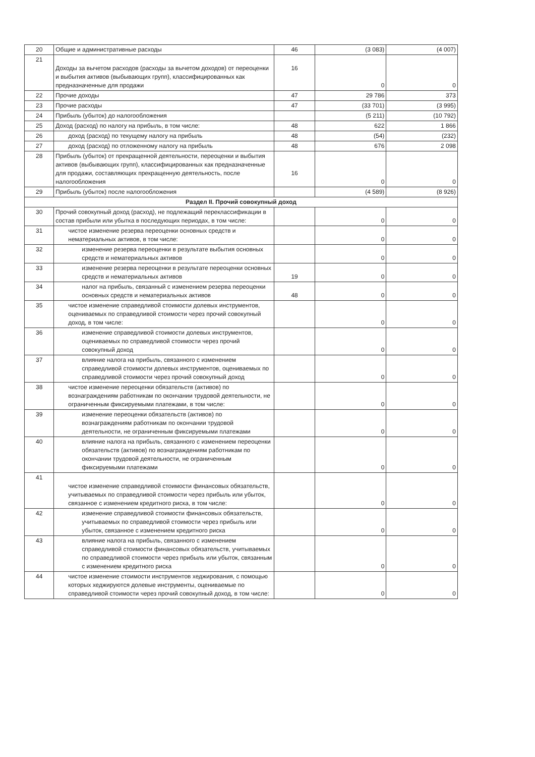| 20 | Общие и административные расходы | 46 | (3 083) | (4 007) |
| 21 | Доходы за вычетом расходов (расходы за вычетом доходов) от переоценки и выбытия активов (выбывающих групп), классифицированных как предназначенные для продажи | 16 | 0 | 0 |
| 22 | Прочие доходы | 47 | 29 786 | 373 |
| 23 | Прочие расходы | 47 | (33 701) | (3 995) |
| 24 | Прибыль (убыток) до налогообложения | | (5 211) | (10 792) |
| 25 | Доход (расход) по налогу на прибыль, в том числе: | 48 | 622 | 1 866 |
| 26 | доход (расход) по текущему налогу на прибыль | 48 | (54) | (232) |
| 27 | доход (расход) по отложенному налогу на прибыль | 48 | 676 | 2 098 |
| 28 | Прибыль (убыток) от прекращенной деятельности, переоценки и выбытия активов (выбывающих групп), классифицированных как предназначенные для продажи, составляющих прекращенную деятельность, после налогообложения | 16 | 0 | 0 |
| 29 | Прибыль (убыток) после налогообложения | | (4 589) | (8 926) |
| Раздел II. Прочий совокупный доход | | | | |
| 30 | Прочий совокупный доход (расход), не подлежащий переклассификации в состав прибыли или убытка в последующих периодах, в том числе: | | 0 | 0 |
| 31 | чистое изменение резерва переоценки основных средств и нематериальных активов, в том числе: | | 0 | 0 |
| 32 | изменение резерва переоценки в результате выбытия основных средств и нематериальных активов | | 0 | 0 |
| 33 | изменение резерва переоценки в результате переоценки основных средств и нематериальных активов | 19 | 0 | 0 |
| 34 | налог на прибыль, связанный с изменением резерва переоценки основных средств и нематериальных активов | 48 | 0 | 0 |
| 35 | чистое изменение справедливой стоимости долевых инструментов, оцениваемых по справедливой стоимости через прочий совокупный доход, в том числе: | | 0 | 0 |
| 36 | изменение справедливой стоимости долевых инструментов, оцениваемых по справедливой стоимости через прочий совокупный доход | | 0 | 0 |
| 37 | влияние налога на прибыль, связанного с изменением справедливой стоимости долевых инструментов, оцениваемых по справедливой стоимости через прочий совокупный доход | | 0 | 0 |
| 38 | чистое изменение переоценки обязательств (активов) по вознаграждениям работникам по окончании трудовой деятельности, не ограниченным фиксируемыми платежами, в том числе: | | 0 | 0 |
| 39 | изменение переоценки обязательств (активов) по вознаграждениям работникам по окончании трудовой деятельности, не ограниченным фиксируемыми платежами | | 0 | 0 |
| 40 | влияние налога на прибыль, связанного с изменением переоценки обязательств (активов) по вознаграждениям работникам по окончании трудовой деятельности, не ограниченным фиксируемыми платежами | | 0 | 0 |
| 41 | чистое изменение справедливой стоимости финансовых обязательств, учитываемых по справедливой стоимости через прибыль или убыток, связанное с изменением кредитного риска, в том числе: | | 0 | 0 |
| 42 | изменение справедливой стоимости финансовых обязательств, учитываемых по справедливой стоимости через прибыль или убыток, связанное с изменением кредитного риска | | 0 | 0 |
| 43 | влияние налога на прибыль, связанного с изменением справедливой стоимости финансовых обязательств, учитываемых по справедливой стоимости через прибыль или убыток, связанным с изменением кредитного риска | | 0 | 0 |
| 44 | чистое изменение стоимости инструментов хеджирования, с помощью которых хеджируются долевые инструменты, оцениваемые по справедливой стоимости через прочий совокупный доход, в том числе: | | 0 | 0 |